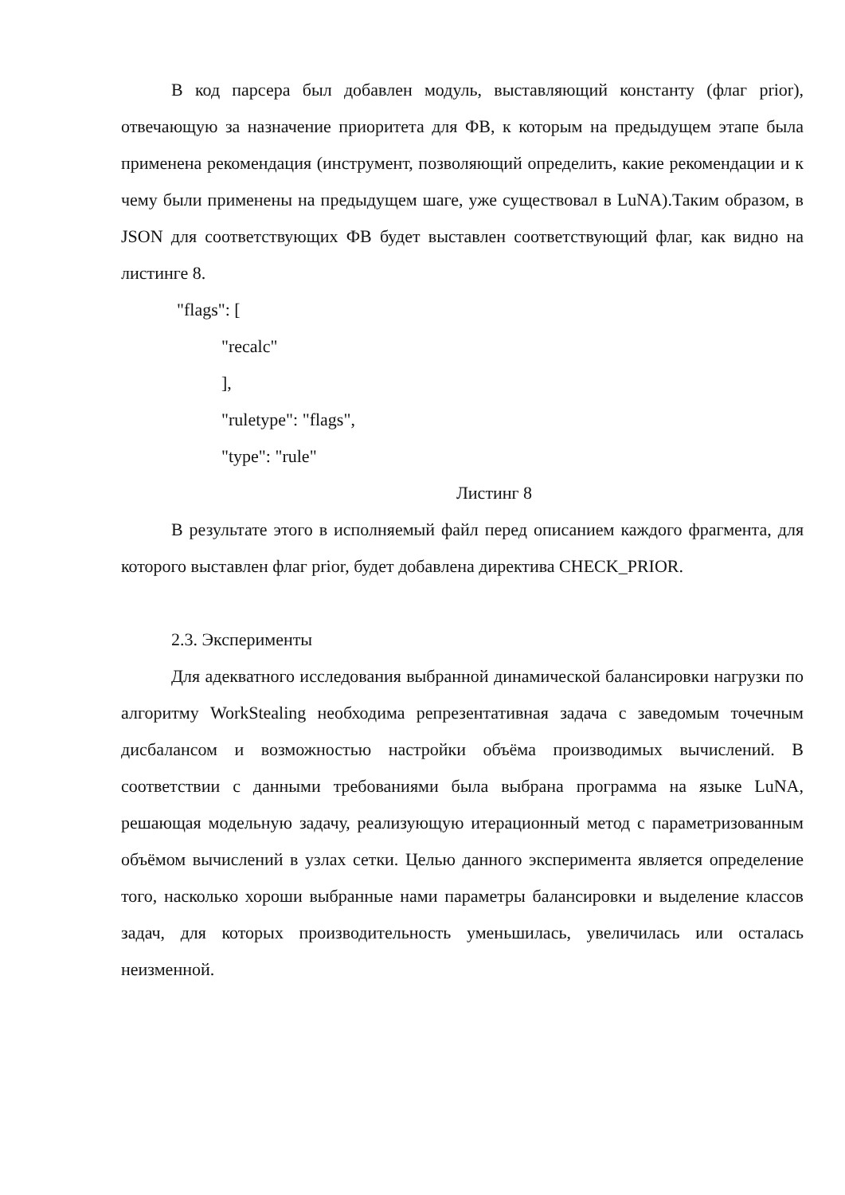В код парсера был добавлен модуль, выставляющий константу (флаг prior), отвечающую за назначение приоритета для ФВ, к которым на предыдущем этапе была применена рекомендация (инструмент, позволяющий определить, какие рекомендации и к чему были применены на предыдущем шаге, уже существовал в LuNA).Таким образом, в JSON для соответствующих ФВ будет выставлен соответствующий флаг, как видно на листинге 8.
"flags": [
"recalc"
],
"ruletype": "flags",
"type": "rule"
Листинг 8
В результате этого в исполняемый файл перед описанием каждого фрагмента, для которого выставлен флаг prior, будет добавлена директива CHECK_PRIOR.
2.3. Эксперименты
Для адекватного исследования выбранной динамической балансировки нагрузки по алгоритму WorkStealing необходима репрезентативная задача с заведомым точечным дисбалансом и возможностью настройки объёма производимых вычислений. В соответствии с данными требованиями была выбрана программа на языке LuNA, решающая модельную задачу, реализующую итерационный метод с параметризованным объёмом вычислений в узлах сетки. Целью данного эксперимента является определение того, насколько хороши выбранные нами параметры балансировки и выделение классов задач, для которых производительность уменьшилась, увеличилась или осталась неизменной.